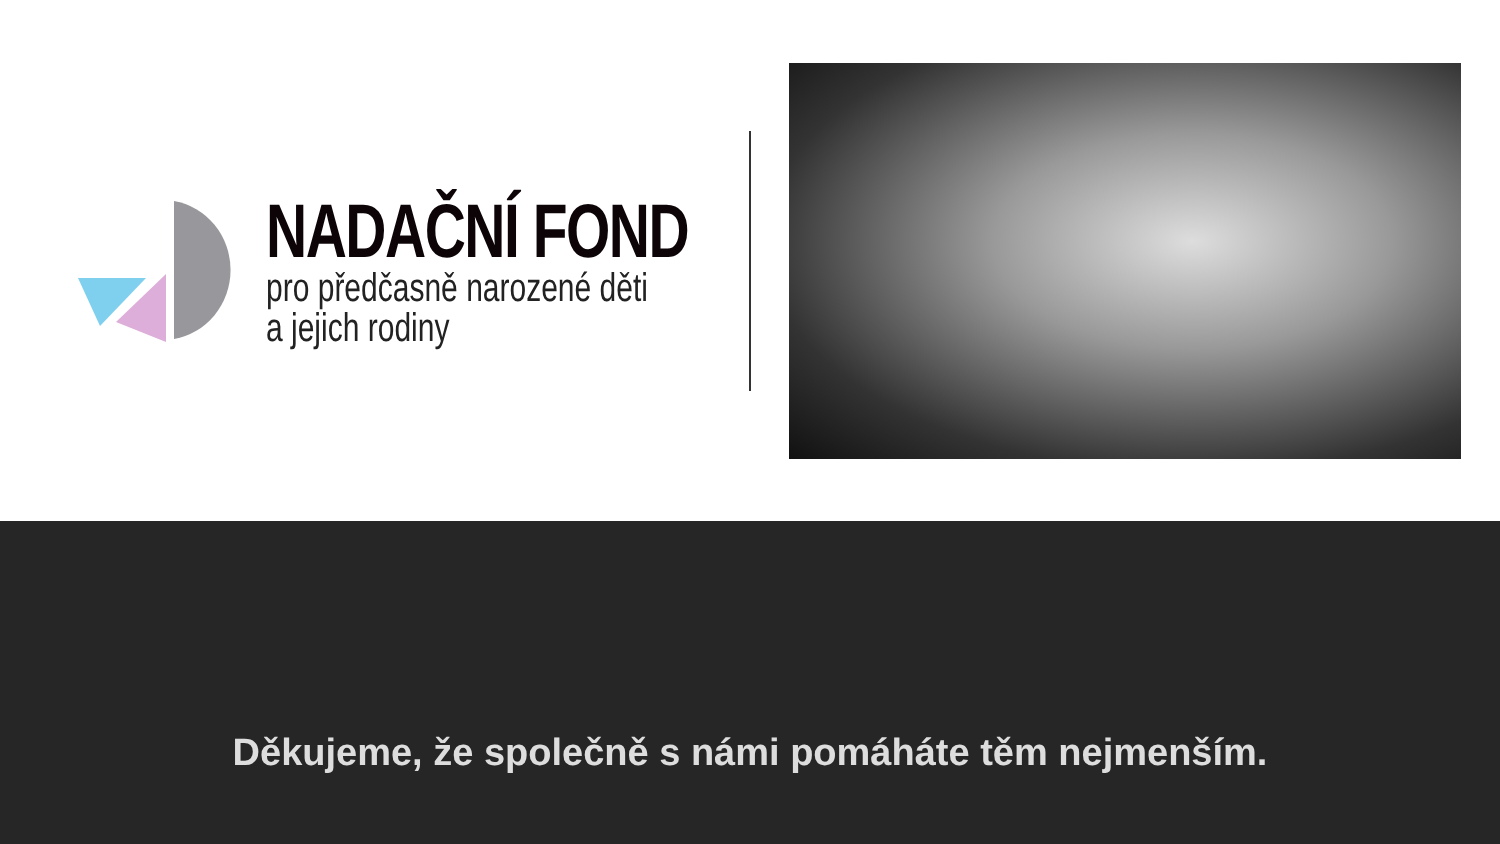NADAČNÍ FOND
pro předčasně narozené děti
a jejich rodiny
Děkujeme, že společně s námi pomáháte těm nejmenším.